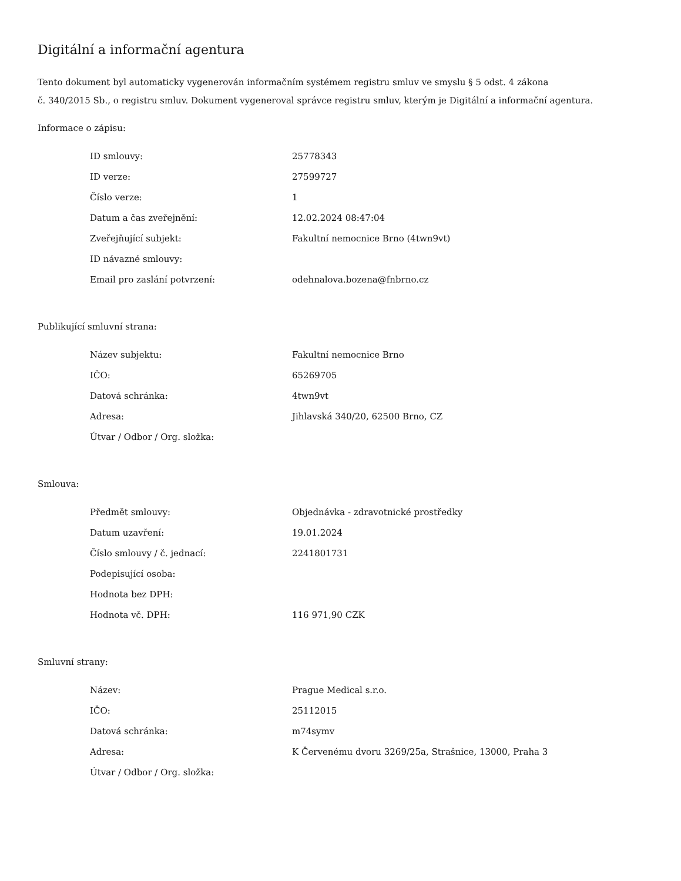Digitální a informační agentura
Tento dokument byl automaticky vygenerován informačním systémem registru smluv ve smyslu § 5 odst. 4 zákona
č. 340/2015 Sb., o registru smluv. Dokument vygeneroval správce registru smluv, kterým je Digitální a informační agentura.
Informace o zápisu:
| ID smlouvy: | 25778343 |
| ID verze: | 27599727 |
| Číslo verze: | 1 |
| Datum a čas zveřejnění: | 12.02.2024 08:47:04 |
| Zveřejňující subjekt: | Fakultní nemocnice Brno (4twn9vt) |
| ID návazné smlouvy: | |
| Email pro zaslání potvrzení: | odehnalova.bozena@fnbrno.cz |
Publikující smluvní strana:
| Název subjektu: | Fakultní nemocnice Brno |
| IČO: | 65269705 |
| Datová schránka: | 4twn9vt |
| Adresa: | Jihlavská 340/20, 62500 Brno, CZ |
| Útvar / Odbor / Org. složka: | |
Smlouva:
| Předmět smlouvy: | Objednávka - zdravotnické prostředky |
| Datum uzavření: | 19.01.2024 |
| Číslo smlouvy / č. jednací: | 2241801731 |
| Podepisující osoba: | |
| Hodnota bez DPH: | |
| Hodnota vč. DPH: | 116 971,90 CZK |
Smluvní strany:
| Název: | Prague Medical s.r.o. |
| IČO: | 25112015 |
| Datová schránka: | m74symv |
| Adresa: | K Červenému dvoru 3269/25a, Strašnice, 13000, Praha 3 |
| Útvar / Odbor / Org. složka: | |